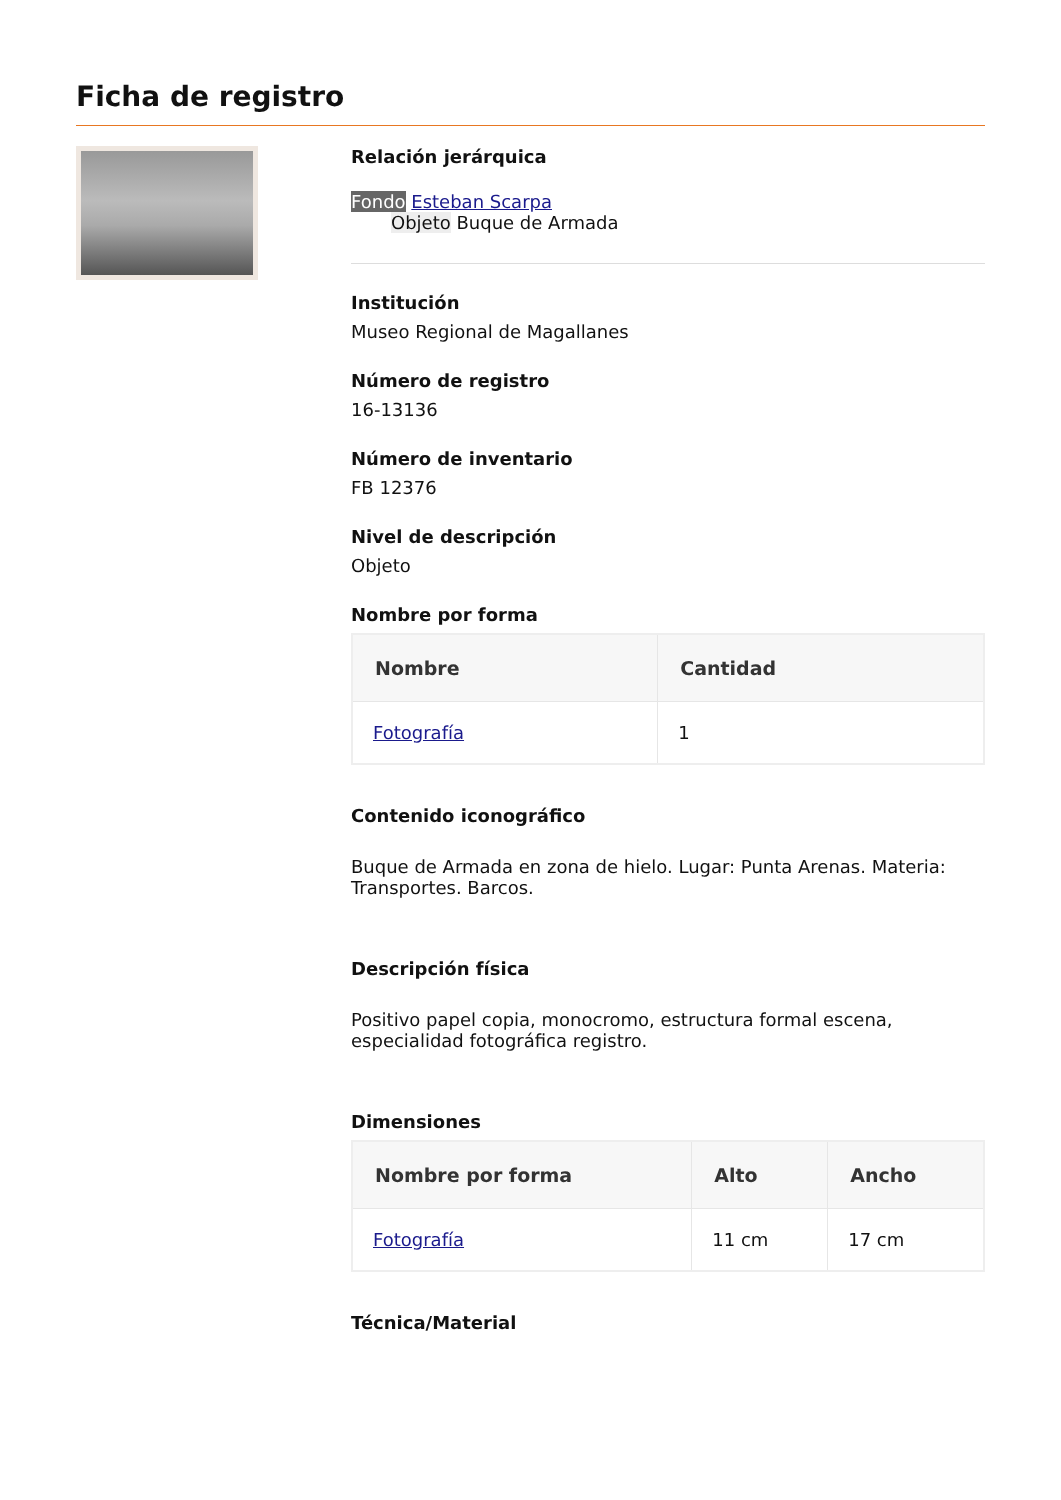Ficha de registro
Relación jerárquica
Fondo Esteban Scarpa
Objeto Buque de Armada
Institución
Museo Regional de Magallanes
Número de registro
16-13136
Número de inventario
FB 12376
Nivel de descripción
Objeto
Nombre por forma
| Nombre | Cantidad |
| --- | --- |
| Fotografía | 1 |
Contenido iconográfico
Buque de Armada en zona de hielo. Lugar: Punta Arenas. Materia: Transportes. Barcos.
Descripción física
Positivo papel copia, monocromo, estructura formal escena, especialidad fotográfica registro.
Dimensiones
| Nombre por forma | Alto | Ancho |
| --- | --- | --- |
| Fotografía | 11 cm | 17 cm |
Técnica/Material